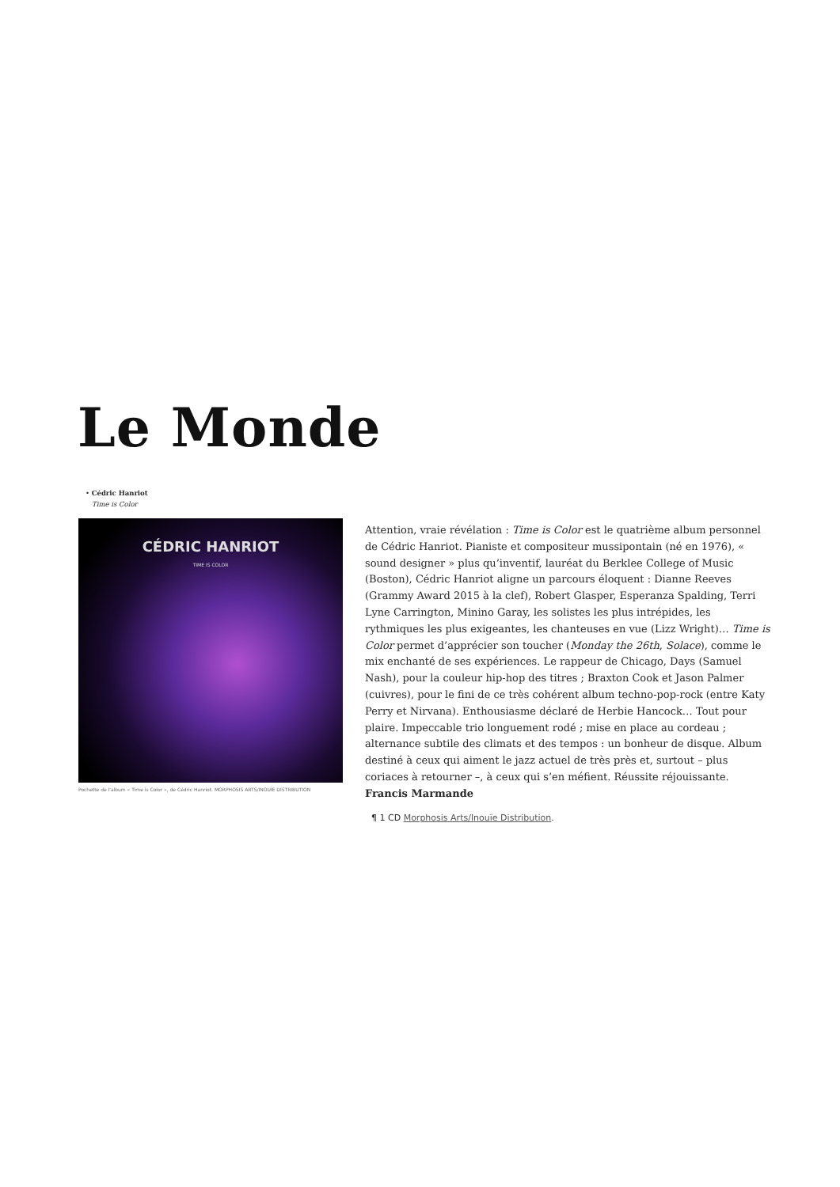Le Monde
• Cédric Hanriot
Time is Color
CÉDRIC HANRIOT
TIME IS COLOR
Pochette de l'album « Time is Color », de Cédric Hanriot. MORPHOSIS ARTS/INOUÏE DISTRIBUTION
Attention, vraie révélation : Time is Color est le quatrième album personnel de Cédric Hanriot. Pianiste et compositeur mussipontain (né en 1976), « sound designer » plus qu’inventif, lauréat du Berklee College of Music (Boston), Cédric Hanriot aligne un parcours éloquent : Dianne Reeves (Grammy Award 2015 à la clef), Robert Glasper, Esperanza Spalding, Terri Lyne Carrington, Minino Garay, les solistes les plus intrépides, les rythmiques les plus exigeantes, les chanteuses en vue (Lizz Wright)… Time is Color permet d’apprécier son toucher (Monday the 26th, Solace), comme le mix enchanté de ses expériences. Le rappeur de Chicago, Days (Samuel Nash), pour la couleur hip-hop des titres ; Braxton Cook et Jason Palmer (cuivres), pour le fini de ce très cohérent album techno-pop-rock (entre Katy Perry et Nirvana). Enthousiasme déclaré de Herbie Hancock… Tout pour plaire. Impeccable trio longuement rodé ; mise en place au cordeau ; alternance subtile des climats et des tempos : un bonheur de disque. Album destiné à ceux qui aiment le jazz actuel de très près et, surtout – plus coriaces à retourner –, à ceux qui s’en méfient. Réussite réjouissante. Francis Marmande
¶ 1 CD Morphosis Arts/Inouïe Distribution.